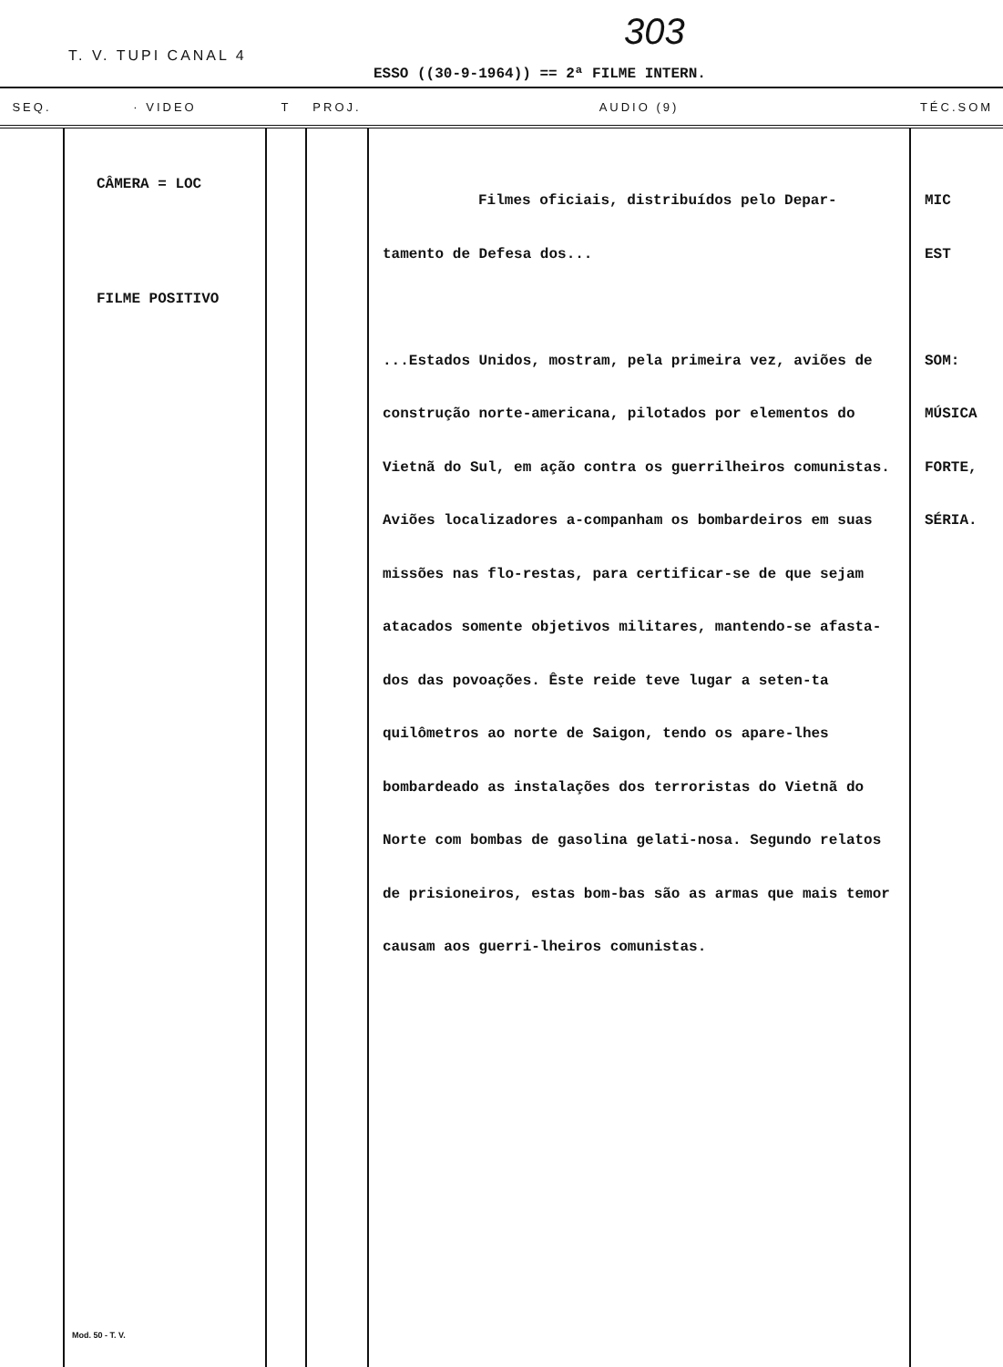303
T. V. TUPI CANAL 4
ESSO ((30-9-1964)) == 2ª FILME INTERN.
| SEQ. | · VIDEO | T | PROJ. | AUDIO (9) | TÉC.SOM |
| --- | --- | --- | --- | --- | --- |
| | CÂMERA = LOC FILME POSITIVO Mod. 50 - T. V. | | | Filmes oficiais, distribuídos pelo Depar- tamento de Defesa dos... ...Estados Unidos, mostram, pela primeira vez, aviões de construção norte-americana, pilotados por elementos do Vietnã do Sul, em ação contra os guerrilheiros comunistas. Aviões localizadores a-companham os bombardeiros em suas missões nas flo-restas, para certificar-se de que sejam atacados somente objetivos militares, mantendo-se afasta-dos das povoações. Êste reide teve lugar a seten-ta quilômetros ao norte de Saigon, tendo os apare-lhes bombardeado as instalações dos terroristas do Vietnã do Norte com bombas de gasolina gelati-nosa. Segundo relatos de prisioneiros, estas bom-bas são as armas que mais temor causam aos guerri-lheiros comunistas. | MIC EST SOM: MÚSICA FORTE, SÉRIA. |